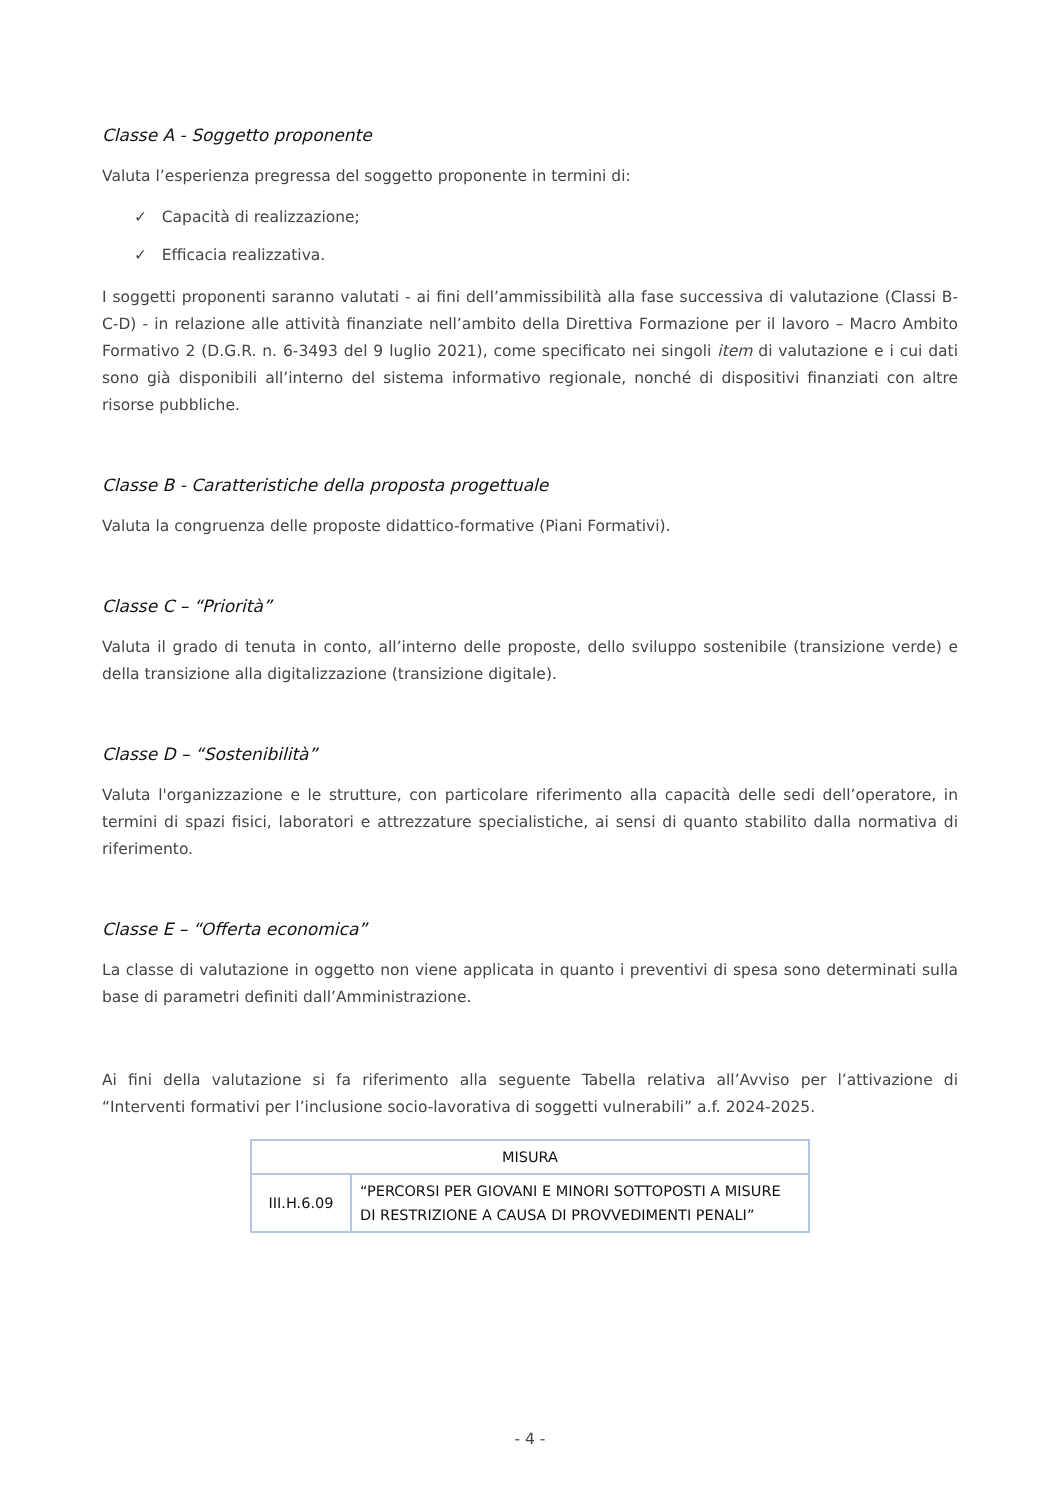Classe A - Soggetto proponente
Valuta l’esperienza pregressa del soggetto proponente in termini di:
✓ Capacità di realizzazione;
✓ Efficacia realizzativa.
I soggetti proponenti saranno valutati - ai fini dell’ammissibilità alla fase successiva di valutazione (Classi B-C-D) - in relazione alle attività finanziate nell’ambito della Direttiva Formazione per il lavoro – Macro Ambito Formativo 2 (D.G.R. n. 6-3493 del 9 luglio 2021), come specificato nei singoli item di valutazione e i cui dati sono già disponibili all’interno del sistema informativo regionale, nonché di dispositivi finanziati con altre risorse pubbliche.
Classe B - Caratteristiche della proposta progettuale
Valuta la congruenza delle proposte didattico-formative (Piani Formativi).
Classe C – “Priorità”
Valuta il grado di tenuta in conto, all’interno delle proposte, dello sviluppo sostenibile (transizione verde) e della transizione alla digitalizzazione (transizione digitale).
Classe D – “Sostenibilità”
Valuta l'organizzazione e le strutture, con particolare riferimento alla capacità delle sedi dell’operatore, in termini di spazi fisici, laboratori e attrezzature specialistiche, ai sensi di quanto stabilito dalla normativa di riferimento.
Classe E – “Offerta economica”
La classe di valutazione in oggetto non viene applicata in quanto i preventivi di spesa sono determinati sulla base di parametri definiti dall’Amministrazione.
Ai fini della valutazione si fa riferimento alla seguente Tabella relativa all’Avviso per l’attivazione di “Interventi formativi per l’inclusione socio-lavorativa di soggetti vulnerabili” a.f. 2024-2025.
| MISURA | |
| III.H.6.09 | “PERCORSI PER GIOVANI E MINORI SOTTOPOSTI A MISURE DI RESTRIZIONE A CAUSA DI PROVVEDIMENTI PENALI” |
- 4 -